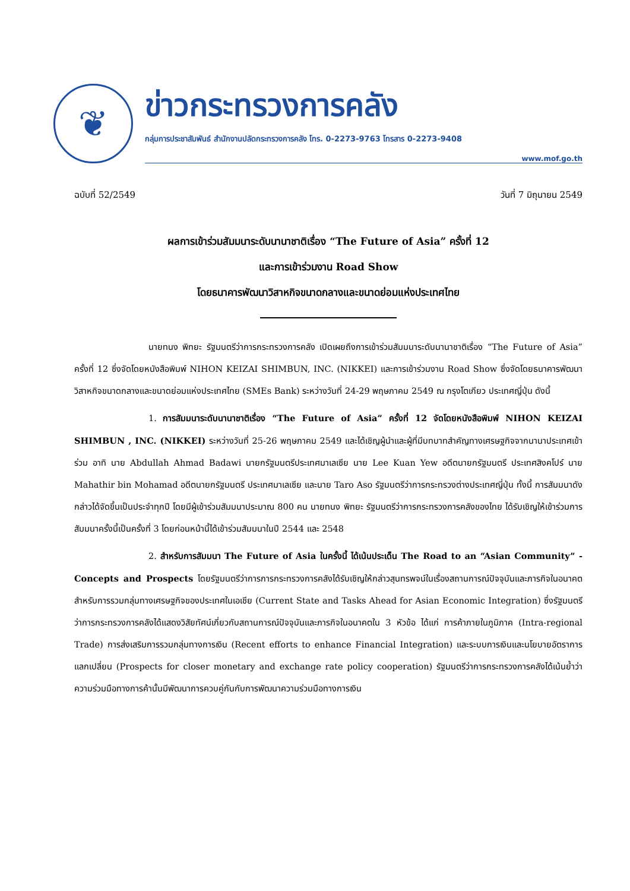❦
ข่าวกระทรวงการคลัง
กลุ่มการประชาสัมพันธ์ สำนักงานปลัดกระทรวงการคลัง โทร. 0-2273-9763 โทรสาร 0-2273-9408
www.mof.go.th
ฉบับที่ 52/2549 วันที่ 7 มิถุนายน 2549
ผลการเข้าร่วมสัมมนาระดับนานาชาติเรื่อง “The Future of Asia” ครั้งที่ 12
และการเข้าร่วมงาน Road Show
โดยธนาคารพัฒนาวิสาหกิจขนาดกลางและขนาดย่อมแห่งประเทศไทย
นายทนง พิทยะ รัฐมนตรีว่าการกระทรวงการคลัง เปิดเผยถึงการเข้าร่วมสัมมนาระดับนานาชาติเรื่อง “The Future of Asia” ครั้งที่ 12 ซึ่งจัดโดยหนังสือพิมพ์ NIHON KEIZAI SHIMBUN, INC. (NIKKEI) และการเข้าร่วมงาน Road Show ซึ่งจัดโดยธนาคารพัฒนาวิสาหกิจขนาดกลางและขนาดย่อมแห่งประเทศไทย (SMEs Bank) ระหว่างวันที่ 24-29 พฤษภาคม 2549 ณ กรุงโตเกียว ประเทศญี่ปุ่น ดังนี้
1. การสัมมนาระดับนานาชาติเรื่อง “The Future of Asia” ครั้งที่ 12 จัดโดยหนังสือพิมพ์ NIHON KEIZAI SHIMBUN , INC. (NIKKEI) ระหว่างวันที่ 25-26 พฤษภาคม 2549 และได้เชิญผู้นำและผู้ที่มีบทบาทสำคัญทางเศรษฐกิจจากนานาประเทศเข้าร่วม อาทิ นาย Abdullah Ahmad Badawi นายกรัฐมนตรีประเทศมาเลเซีย นาย Lee Kuan Yew อดีตนายกรัฐมนตรี ประเทศสิงคโปร์ นาย Mahathir bin Mohamad อดีตนายกรัฐมนตรี ประเทศมาเลเซีย และนาย Taro Aso รัฐมนตรีว่าการกระทรวงต่างประเทศญี่ปุ่น ทั้งนี้ การสัมมนาดังกล่าวได้จัดขึ้นเป็นประจำทุกปี โดยมีผู้เข้าร่วมสัมมนาประมาณ 800 คน นายทนง พิทยะ รัฐมนตรีว่าการกระทรวงการคลังของไทย ได้รับเชิญให้เข้าร่วมการสัมมนาครั้งนี้เป็นครั้งที่ 3 โดยก่อนหน้านี้ได้เข้าร่วมสัมมนาในปี 2544 และ 2548
2. สำหรับการสัมมนา The Future of Asia ในครั้งนี้ ได้เน้นประเด็น The Road to an “Asian Community” - Concepts and Prospects โดยรัฐมนตรีว่าการการกระทรวงการคลังได้รับเชิญให้กล่าวสุนทรพจน์ในเรื่องสถานการณ์ปัจจุบันและภารกิจในอนาคตสำหรับการรวมกลุ่มทางเศรษฐกิจของประเทศในเอเชีย (Current State and Tasks Ahead for Asian Economic Integration) ซึ่งรัฐมนตรีว่าการกระทรวงการคลังได้แสดงวิสัยทัศน์เกี่ยวกับสถานการณ์ปัจจุบันและภารกิจในอนาคตใน 3 หัวข้อ ได้แก่ การค้าภายในภูมิภาค (Intra-regional Trade) การส่งเสริมการรวมกลุ่มทางการเงิน (Recent efforts to enhance Financial Integration) และระบบการเงินและนโยบายอัตราการแลกเปลี่ยน (Prospects for closer monetary and exchange rate policy cooperation) รัฐมนตรีว่าการกระทรวงการคลังได้เน้นย้ำว่าความร่วมมือทางการค้านั้นมีพัฒนาการควบคู่กันกับการพัฒนาความร่วมมือทางการเงิน